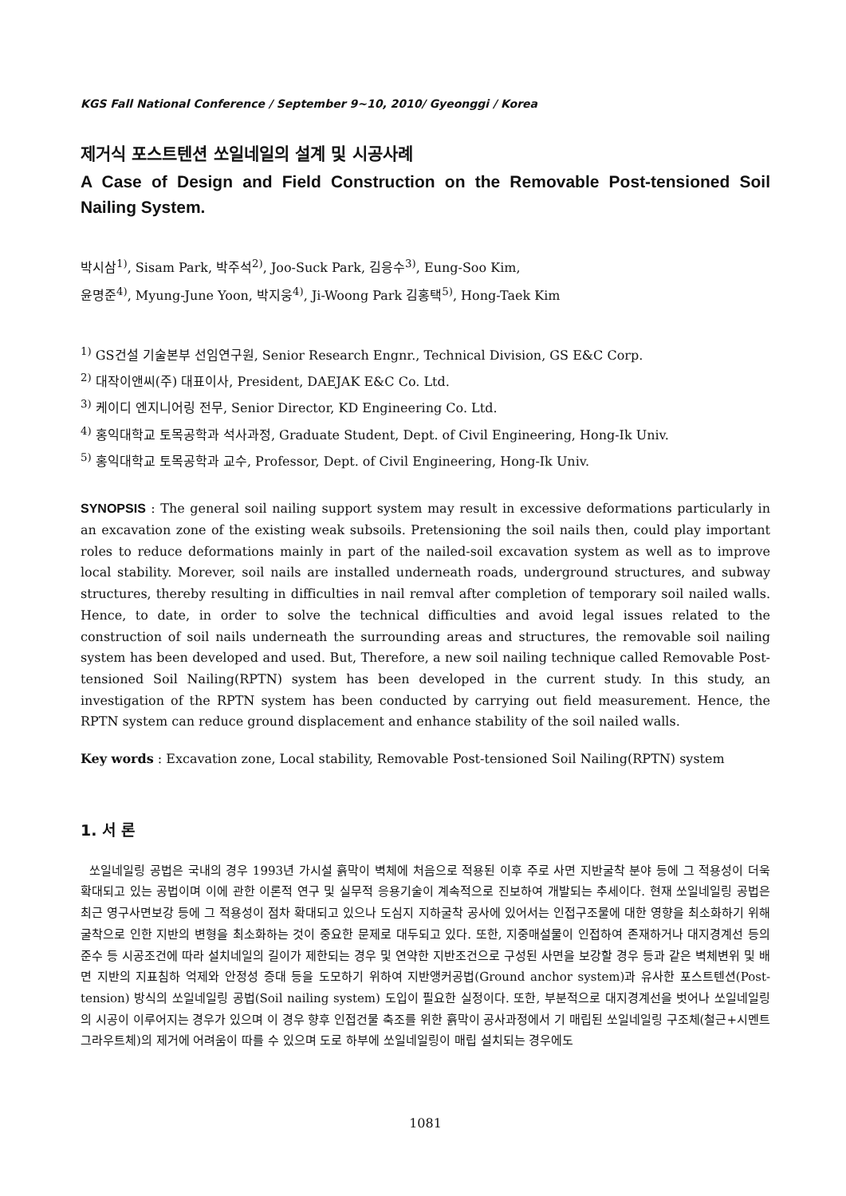KGS Fall National Conference / September 9∼10, 2010/ Gyeonggi / Korea
제거식 포스트텐션 쏘일네일의 설계 및 시공사례
A Case of Design and Field Construction on the Removable Post-tensioned Soil Nailing System.
박시삼<sup>1)</sup>, Sisam Park, 박주석<sup>2)</sup>, Joo-Suck Park, 김응수<sup>3)</sup>, Eung-Soo Kim,
윤명준<sup>4)</sup>, Myung-June Yoon, 박지웅<sup>4)</sup>, Ji-Woong Park 김홍택<sup>5)</sup>, Hong-Taek Kim
<sup>1)</sup> GS건설 기술본부 선임연구원, Senior Research Engnr., Technical Division, GS E&C Corp.
<sup>2)</sup> 대작이앤씨(주) 대표이사, President, DAEJAK E&C Co. Ltd.
<sup>3)</sup> 케이디 엔지니어링 전무, Senior Director, KD Engineering Co. Ltd.
<sup>4)</sup> 홍익대학교 토목공학과 석사과정, Graduate Student, Dept. of Civil Engineering, Hong-Ik Univ.
<sup>5)</sup> 홍익대학교 토목공학과 교수, Professor, Dept. of Civil Engineering, Hong-Ik Univ.
SYNOPSIS : The general soil nailing support system may result in excessive deformations particularly in an excavation zone of the existing weak subsoils. Pretensioning the soil nails then, could play important roles to reduce deformations mainly in part of the nailed-soil excavation system as well as to improve local stability. Morever, soil nails are installed underneath roads, underground structures, and subway structures, thereby resulting in difficulties in nail remval after completion of temporary soil nailed walls. Hence, to date, in order to solve the technical difficulties and avoid legal issues related to the construction of soil nails underneath the surrounding areas and structures, the removable soil nailing system has been developed and used. But, Therefore, a new soil nailing technique called Removable Post-tensioned Soil Nailing(RPTN) system has been developed in the current study. In this study, an investigation of the RPTN system has been conducted by carrying out field measurement. Hence, the RPTN system can reduce ground displacement and enhance stability of the soil nailed walls.
Key words : Excavation zone, Local stability, Removable Post-tensioned Soil Nailing(RPTN) system
1. 서 론
쏘일네일링 공법은 국내의 경우 1993년 가시설 흙막이 벽체에 처음으로 적용된 이후 주로 사면 지반굴착 분야 등에 그 적용성이 더욱 확대되고 있는 공법이며 이에 관한 이론적 연구 및 실무적 응용기술이 계속적으로 진보하여 개발되는 추세이다. 현재 쏘일네일링 공법은 최근 영구사면보강 등에 그 적용성이 점차 확대되고 있으나 도심지 지하굴착 공사에 있어서는 인접구조물에 대한 영향을 최소화하기 위해 굴착으로 인한 지반의 변형을 최소화하는 것이 중요한 문제로 대두되고 있다. 또한, 지중매설물이 인접하여 존재하거나 대지경계선 등의 준수 등 시공조건에 따라 설치네일의 길이가 제한되는 경우 및 연약한 지반조건으로 구성된 사면을 보강할 경우 등과 같은 벽체변위 및 배면 지반의 지표침하 억제와 안정성 증대 등을 도모하기 위하여 지반앵커공법(Ground anchor system)과 유사한 포스트텐션(Post-tension) 방식의 쏘일네일링 공법(Soil nailing system) 도입이 필요한 실정이다. 또한, 부분적으로 대지경계선을 벗어나 쏘일네일링의 시공이 이루어지는 경우가 있으며 이 경우 향후 인접건물 축조를 위한 흙막이 공사과정에서 기 매립된 쏘일네일링 구조체(철근+시멘트 그라우트체)의 제거에 어려움이 따를 수 있으며 도로 하부에 쏘일네일링이 매립 설치되는 경우에도
1081